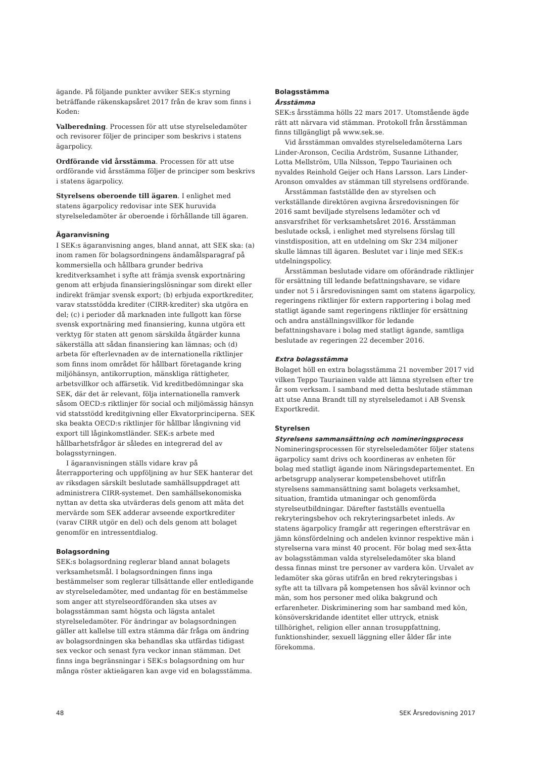ägande. På följande punkter avviker SEK:s styrning beträffande räkenskapsåret 2017 från de krav som finns i Koden:
Valberedning. Processen för att utse styrelseledamöter och revisorer följer de principer som beskrivs i statens ägarpolicy.
Ordförande vid årsstämma. Processen för att utse ordförande vid årsstämma följer de principer som beskrivs i statens ägarpolicy.
Styrelsens oberoende till ägaren. I enlighet med statens ägarpolicy redovisar inte SEK huruvida styrelseledamöter är oberoende i förhållande till ägaren.
Ägaranvisning
I SEK:s ägaranvisning anges, bland annat, att SEK ska: (a) inom ramen för bolagsordningens ändamålsparagraf på kommersiella och hållbara grunder bedriva kreditverksamhet i syfte att främja svensk exportnäring genom att erbjuda finansieringslösningar som direkt eller indirekt främjar svensk export; (b) erbjuda exportkrediter, varav statsstödda krediter (CIRR-krediter) ska utgöra en del; (c) i perioder då marknaden inte fullgott kan förse svensk exportnäring med finansiering, kunna utgöra ett verktyg för staten att genom särskilda åtgärder kunna säkerställa att sådan finansiering kan lämnas; och (d) arbeta för efterlevnaden av de internationella riktlinjer som finns inom området för hållbart företagande kring miljöhänsyn, antikorruption, mänskliga rättigheter, arbetsvillkor och affärsetik. Vid kreditbedömningar ska SEK, där det är relevant, följa internationella ramverk såsom OECD:s riktlinjer för social och miljömässig hänsyn vid statsstödd kreditgivning eller Ekvatorprinciperna. SEK ska beakta OECD:s riktlinjer för hållbar långivning vid export till låginkomstländer. SEK:s arbete med hållbarhetsfrågor är således en integrerad del av bolagsstyrningen.
I ägaranvisningen ställs vidare krav på återrapportering och uppföljning av hur SEK hanterar det av riksdagen särskilt beslutade samhällsuppdraget att administrera CIRR-systemet. Den samhällsekonomiska nyttan av detta ska utvärderas dels genom att mäta det mervärde som SEK adderar avseende exportkrediter (varav CIRR utgör en del) och dels genom att bolaget genomför en intressentdialog.
Bolagsordning
SEK:s bolagsordning reglerar bland annat bolagets verksamhetsmål. I bolagsordningen finns inga bestämmelser som reglerar tillsättande eller entledigande av styrelseledamöter, med undantag för en bestämmelse som anger att styrelseordföranden ska utses av bolagsstämman samt högsta och lägsta antalet styrelseledamöter. För ändringar av bolagsordningen gäller att kallelse till extra stämma där fråga om ändring av bolagsordningen ska behandlas ska utfärdas tidigast sex veckor och senast fyra veckor innan stämman. Det finns inga begränsningar i SEK:s bolagsordning om hur många röster aktieägaren kan avge vid en bolagsstämma.
Bolagsstämma
Årsstämma
SEK:s årsstämma hölls 22 mars 2017. Utomstående ägde rätt att närvara vid stämman. Protokoll från årsstämman finns tillgängligt på www.sek.se.
Vid årsstämman omvaldes styrelseledamöterna Lars Linder-Aronson, Cecilia Ardström, Susanne Lithander, Lotta Mellström, Ulla Nilsson, Teppo Tauriainen och nyvaldes Reinhold Geijer och Hans Larsson. Lars Linder-Aronson omvaldes av stämman till styrelsens ordförande.
Årsstämman fastställde den av styrelsen och verkställande direktören avgivna årsredovisningen för 2016 samt beviljade styrelsens ledamöter och vd ansvarsfrihet för verksamhetsåret 2016. Årsstämman beslutade också, i enlighet med styrelsens förslag till vinstdisposition, att en utdelning om Skr 234 miljoner skulle lämnas till ägaren. Beslutet var i linje med SEK:s utdelningspolicy.
Årsstämman beslutade vidare om oförändrade riktlinjer för ersättning till ledande befattningshavare, se vidare under not 5 i årsredovisningen samt om statens ägarpolicy, regeringens riktlinjer för extern rapportering i bolag med statligt ägande samt regeringens riktlinjer för ersättning och andra anställningsvillkor för ledande befattningshavare i bolag med statligt ägande, samtliga beslutade av regeringen 22 december 2016.
Extra bolagsstämma
Bolaget höll en extra bolagsstämma 21 november 2017 vid vilken Teppo Tauriainen valde att lämna styrelsen efter tre år som verksam. I samband med detta beslutade stämman att utse Anna Brandt till ny styrelseledamot i AB Svensk Exportkredit.
Styrelsen
Styrelsens sammansättning och nomineringsprocess
Nomineringsprocessen för styrelseledamöter följer statens ägarpolicy samt drivs och koordineras av enheten för bolag med statligt ägande inom Näringsdepartementet. En arbetsgrupp analyserar kompetensbehovet utifrån styrelsens sammansättning samt bolagets verksamhet, situation, framtida utmaningar och genomförda styrelseutbildningar. Därefter fastställs eventuella rekryteringsbehov och rekryteringsarbetet inleds. Av statens ägarpolicy framgår att regeringen eftersträvar en jämn könsfördelning och andelen kvinnor respektive män i styrelserna vara minst 40 procent. För bolag med sex-åtta av bolagsstämman valda styrelseledamöter ska bland dessa finnas minst tre personer av vardera kön. Urvalet av ledamöter ska göras utifrån en bred rekryteringsbas i syfte att ta tillvara på kompetensen hos såväl kvinnor och män, som hos personer med olika bakgrund och erfarenheter. Diskriminering som har samband med kön, könsöverskridande identitet eller uttryck, etnisk tillhörighet, religion eller annan trosuppfattning, funktionshinder, sexuell läggning eller ålder får inte förekomma.
48 SEK Årsredovisning 2017